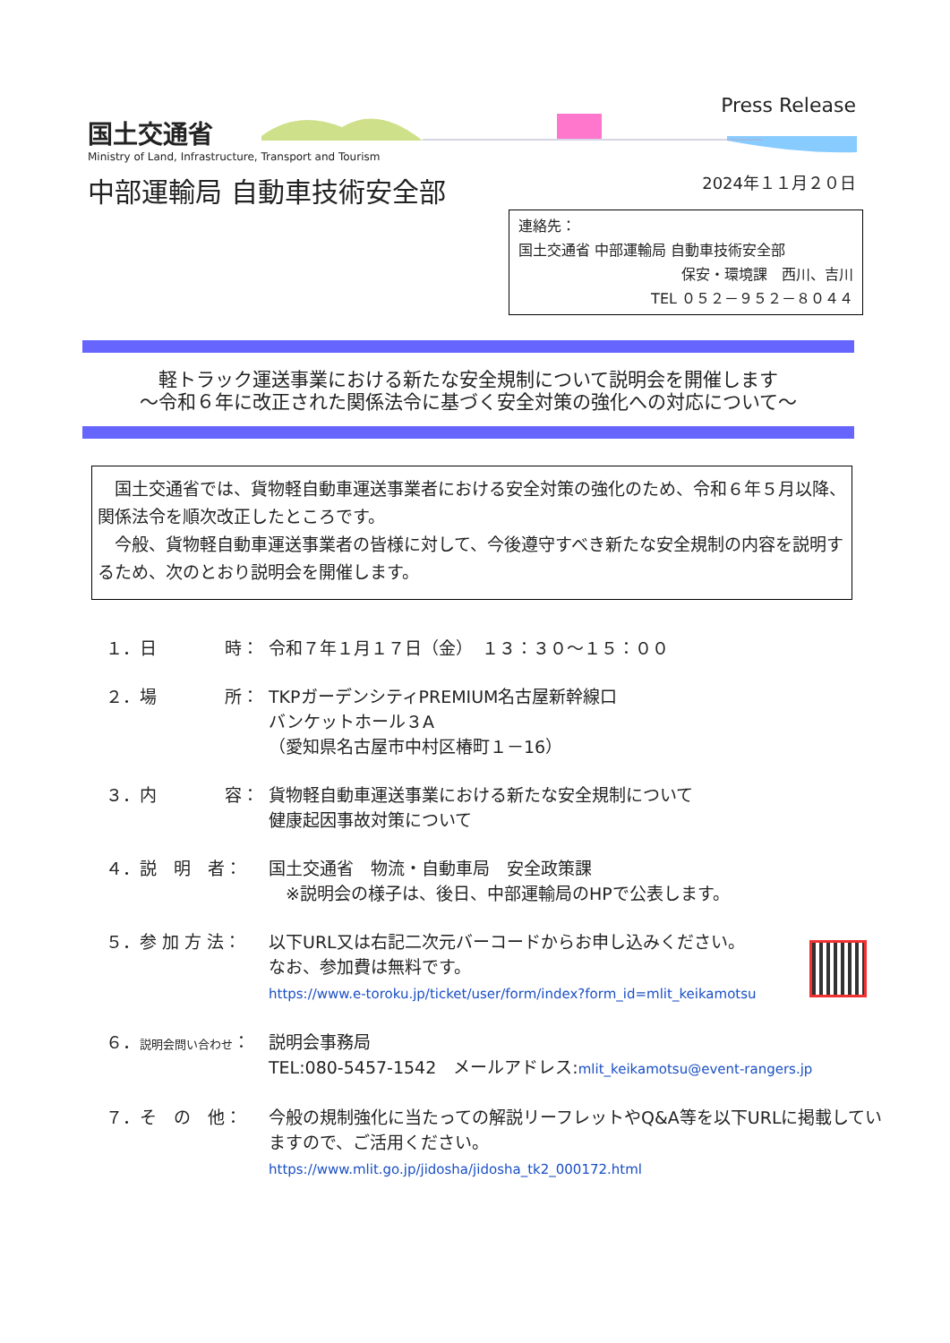国土交通省
Ministry of Land, Infrastructure, Transport and Tourism
中部運輸局 自動車技術安全部
Press Release
2024年１１月２０日
連絡先：
国土交通省 中部運輸局 自動車技術安全部
保安・環境課　西川、吉川
TEL ０５２－９５２－８０４４
軽トラック運送事業における新たな安全規制について説明会を開催します
～令和６年に改正された関係法令に基づく安全対策の強化への対応について～
　国土交通省では、貨物軽自動車運送事業者における安全対策の強化のため、令和６年５月以降、関係法令を順次改正したところです。
　今般、貨物軽自動車運送事業者の皆様に対して、今後遵守すべき新たな安全規制の内容を説明するため、次のとおり説明会を開催します。
１．日　　　　時： 令和７年１月１７日（金）　１３：３０～１５：００
２．場　　　　所： TKPガーデンシティPREMIUM名古屋新幹線口
バンケットホール３A
（愛知県名古屋市中村区椿町１－16）
３．内　　　　容： 貨物軽自動車運送事業における新たな安全規制について
健康起因事故対策について
４．説　明　者： 国土交通省　物流・自動車局　安全政策課
　※説明会の様子は、後日、中部運輸局のHPで公表します。
５．参 加 方 法： 以下URL又は右記二次元バーコードからお申し込みください。
なお、参加費は無料です。
https://www.e-toroku.jp/ticket/user/form/index?form_id=mlit_keikamotsu
６．説明会問い合わせ：
説明会事務局
TEL:080-5457-1542　メールアドレス:mlit_keikamotsu@event-rangers.jp
７．そ　の　他： 今般の規制強化に当たっての解説リーフレットやQ&A等を以下URLに掲載していますので、ご活用ください。
https://www.mlit.go.jp/jidosha/jidosha_tk2_000172.html